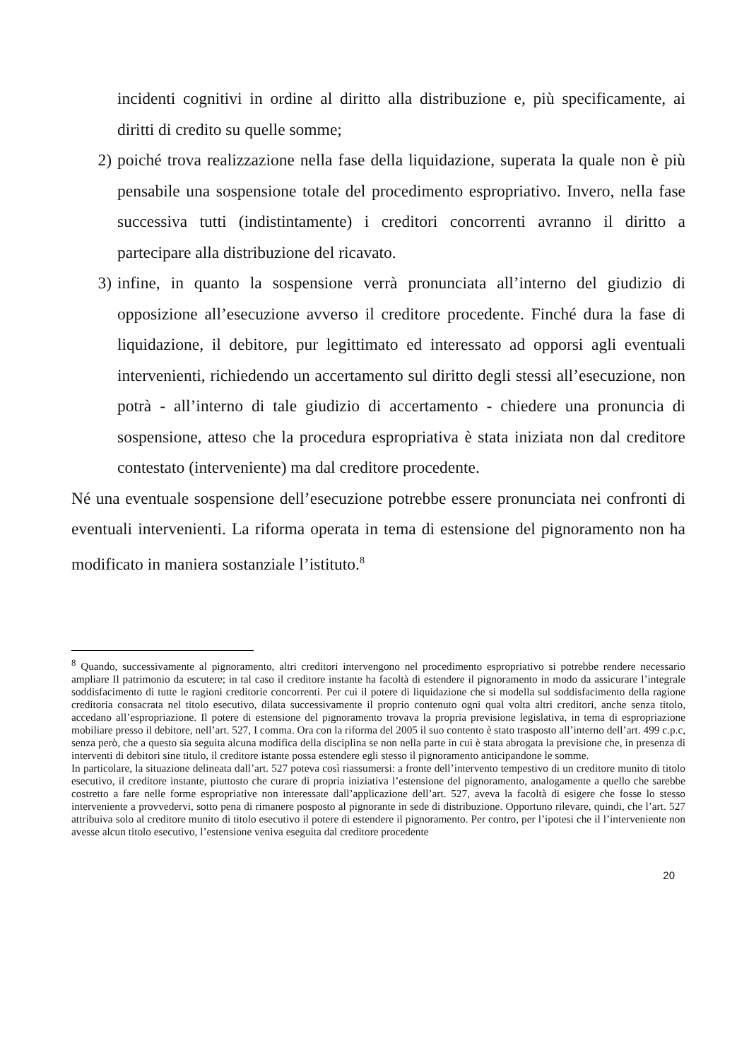incidenti cognitivi in ordine al diritto alla distribuzione e, più specificamente, ai diritti di credito su quelle somme;
2) poiché trova realizzazione nella fase della liquidazione, superata la quale non è più pensabile una sospensione totale del procedimento espropriativo. Invero, nella fase successiva tutti (indistintamente) i creditori concorrenti avranno il diritto a partecipare alla distribuzione del ricavato.
3) infine, in quanto la sospensione verrà pronunciata all’interno del giudizio di opposizione all’esecuzione avverso il creditore procedente. Finché dura la fase di liquidazione, il debitore, pur legittimato ed interessato ad opporsi agli eventuali intervenienti, richiedendo un accertamento sul diritto degli stessi all’esecuzione, non potrà - all’interno di tale giudizio di accertamento - chiedere una pronuncia di sospensione, atteso che la procedura espropriativa è stata iniziata non dal creditore contestato (interveniente) ma dal creditore procedente.
Né una eventuale sospensione dell’esecuzione potrebbe essere pronunciata nei confronti di eventuali intervenienti. La riforma operata in tema di estensione del pignoramento non ha modificato in maniera sostanziale l’istituto.<sup>8</sup>
<sup>8</sup> Quando, successivamente al pignoramento, altri creditori intervengono nel procedimento espropriativo si potrebbe rendere necessario ampliare Il patrimonio da escutere; in tal caso il creditore instante ha facoltà di estendere il pignoramento in modo da assicurare l’integrale soddisfacimento di tutte le ragioni creditorie concorrenti. Per cui il potere di liquidazione che si modella sul soddisfacimento della ragione creditoria consacrata nel titolo esecutivo, dilata successivamente il proprio contenuto ogni qual volta altri creditori, anche senza titolo, accedano all’espropriazione. Il potere di estensione del pignoramento trovava la propria previsione legislativa, in tema di espropriazione mobiliare presso il debitore, nell’art. 527, I comma. Ora con la riforma del 2005 il suo contento è stato trasposto all’interno dell’art. 499 c.p.c, senza però, che a questo sia seguita alcuna modifica della disciplina se non nella parte in cui è stata abrogata la previsione che, in presenza di interventi di debitori sine titulo, il creditore istante possa estendere egli stesso il pignoramento anticipandone le somme.
In particolare, la situazione delineata dall’art. 527 poteva così riassumersi: a fronte dell’intervento tempestivo di un creditore munito di titolo esecutivo, il creditore instante, piuttosto che curare di propria iniziativa l’estensione del pignoramento, analogamente a quello che sarebbe costretto a fare nelle forme espropriative non interessate dall’applicazione dell’art. 527, aveva la facoltà di esigere che fosse lo stesso interveniente a provvedervi, sotto pena di rimanere posposto al pignorante in sede di distribuzione. Opportuno rilevare, quindi, che l’art. 527 attribuiva solo al creditore munito di titolo esecutivo il potere di estendere il pignoramento. Per contro, per l’ipotesi che il l’interveniente non avesse alcun titolo esecutivo, l’estensione veniva eseguita dal creditore procedente
20